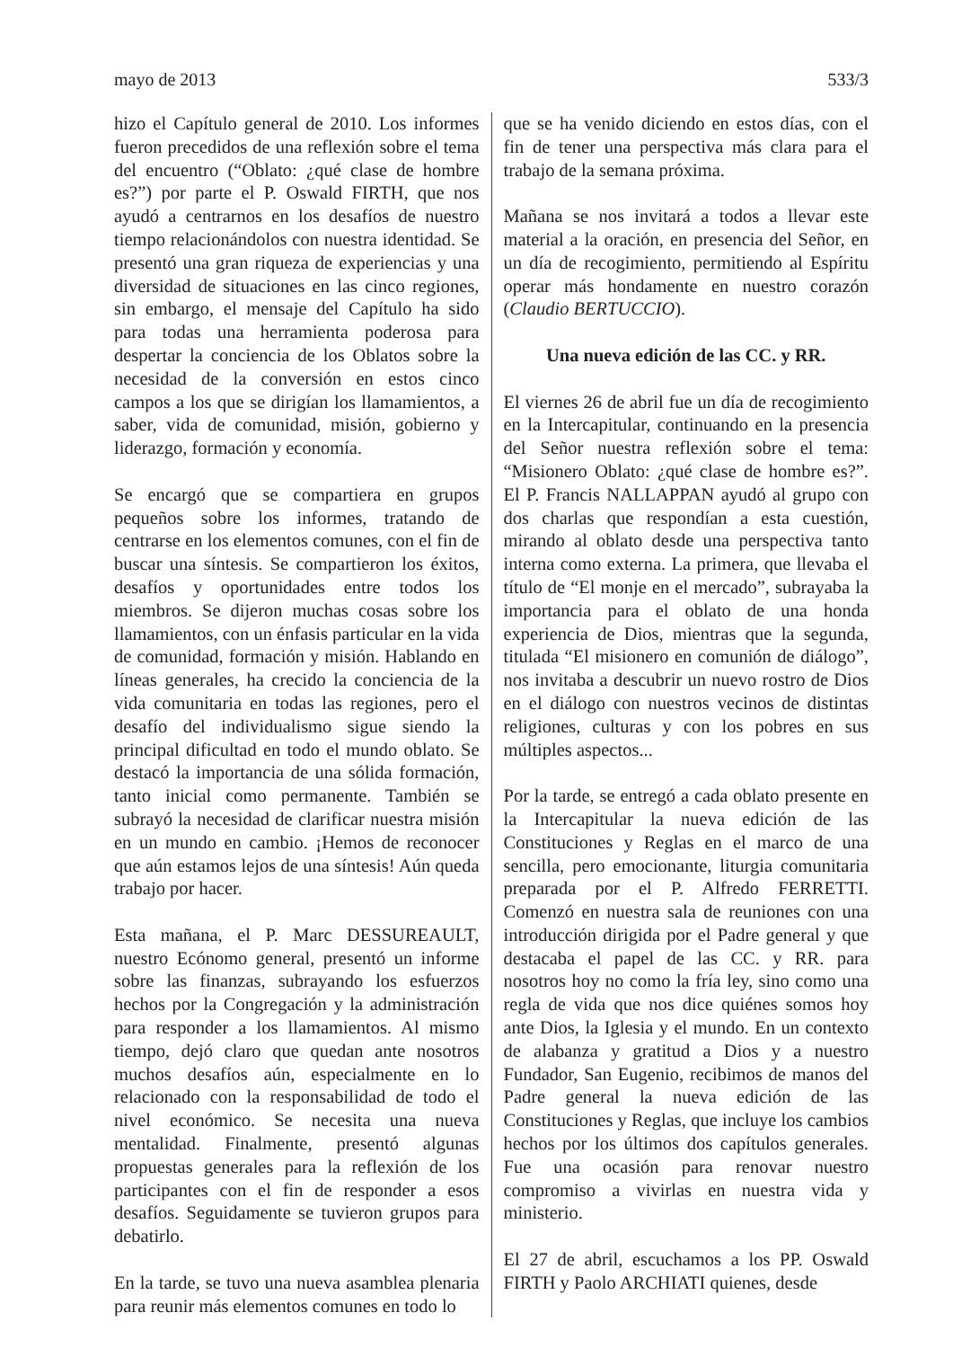mayo de 2013 533/3
hizo el Capítulo general de 2010. Los informes fueron precedidos de una reflexión sobre el tema del encuentro (“Oblato: ¿qué clase de hombre es?”) por parte el P. Oswald FIRTH, que nos ayudó a centrarnos en los desafíos de nuestro tiempo relacionándolos con nuestra identidad. Se presentó una gran riqueza de experiencias y una diversidad de situaciones en las cinco regiones, sin embargo, el mensaje del Capítulo ha sido para todas una herramienta poderosa para despertar la conciencia de los Oblatos sobre la necesidad de la conversión en estos cinco campos a los que se dirigían los llamamientos, a saber, vida de comunidad, misión, gobierno y liderazgo, formación y economía.
Se encargó que se compartiera en grupos pequeños sobre los informes, tratando de centrarse en los elementos comunes, con el fin de buscar una síntesis. Se compartieron los éxitos, desafíos y oportunidades entre todos los miembros. Se dijeron muchas cosas sobre los llamamientos, con un énfasis particular en la vida de comunidad, formación y misión. Hablando en líneas generales, ha crecido la conciencia de la vida comunitaria en todas las regiones, pero el desafío del individualismo sigue siendo la principal dificultad en todo el mundo oblato. Se destacó la importancia de una sólida formación, tanto inicial como permanente. También se subrayó la necesidad de clarificar nuestra misión en un mundo en cambio. ¡Hemos de reconocer que aún estamos lejos de una síntesis! Aún queda trabajo por hacer.
Esta mañana, el P. Marc DESSUREAULT, nuestro Ecónomo general, presentó un informe sobre las finanzas, subrayando los esfuerzos hechos por la Congregación y la administración para responder a los llamamientos. Al mismo tiempo, dejó claro que quedan ante nosotros muchos desafíos aún, especialmente en lo relacionado con la responsabilidad de todo el nivel económico. Se necesita una nueva mentalidad. Finalmente, presentó algunas propuestas generales para la reflexión de los participantes con el fin de responder a esos desafíos. Seguidamente se tuvieron grupos para debatirlo.
En la tarde, se tuvo una nueva asamblea plenaria para reunir más elementos comunes en todo lo
que se ha venido diciendo en estos días, con el fin de tener una perspectiva más clara para el trabajo de la semana próxima.
Mañana se nos invitará a todos a llevar este material a la oración, en presencia del Señor, en un día de recogimiento, permitiendo al Espíritu operar más hondamente en nuestro corazón (Claudio BERTUCCIO).
Una nueva edición de las CC. y RR.
El viernes 26 de abril fue un día de recogimiento en la Intercapitular, continuando en la presencia del Señor nuestra reflexión sobre el tema: “Misionero Oblato: ¿qué clase de hombre es?”. El P. Francis NALLAPPAN ayudó al grupo con dos charlas que respondían a esta cuestión, mirando al oblato desde una perspectiva tanto interna como externa. La primera, que llevaba el título de “El monje en el mercado”, subrayaba la importancia para el oblato de una honda experiencia de Dios, mientras que la segunda, titulada “El misionero en comunión de diálogo”, nos invitaba a descubrir un nuevo rostro de Dios en el diálogo con nuestros vecinos de distintas religiones, culturas y con los pobres en sus múltiples aspectos...
Por la tarde, se entregó a cada oblato presente en la Intercapitular la nueva edición de las Constituciones y Reglas en el marco de una sencilla, pero emocionante, liturgia comunitaria preparada por el P. Alfredo FERRETTI. Comenzó en nuestra sala de reuniones con una introducción dirigida por el Padre general y que destacaba el papel de las CC. y RR. para nosotros hoy no como la fría ley, sino como una regla de vida que nos dice quiénes somos hoy ante Dios, la Iglesia y el mundo. En un contexto de alabanza y gratitud a Dios y a nuestro Fundador, San Eugenio, recibimos de manos del Padre general la nueva edición de las Constituciones y Reglas, que incluye los cambios hechos por los últimos dos capítulos generales. Fue una ocasión para renovar nuestro compromiso a vivirlas en nuestra vida y ministerio.
El 27 de abril, escuchamos a los PP. Oswald FIRTH y Paolo ARCHIATI quienes, desde